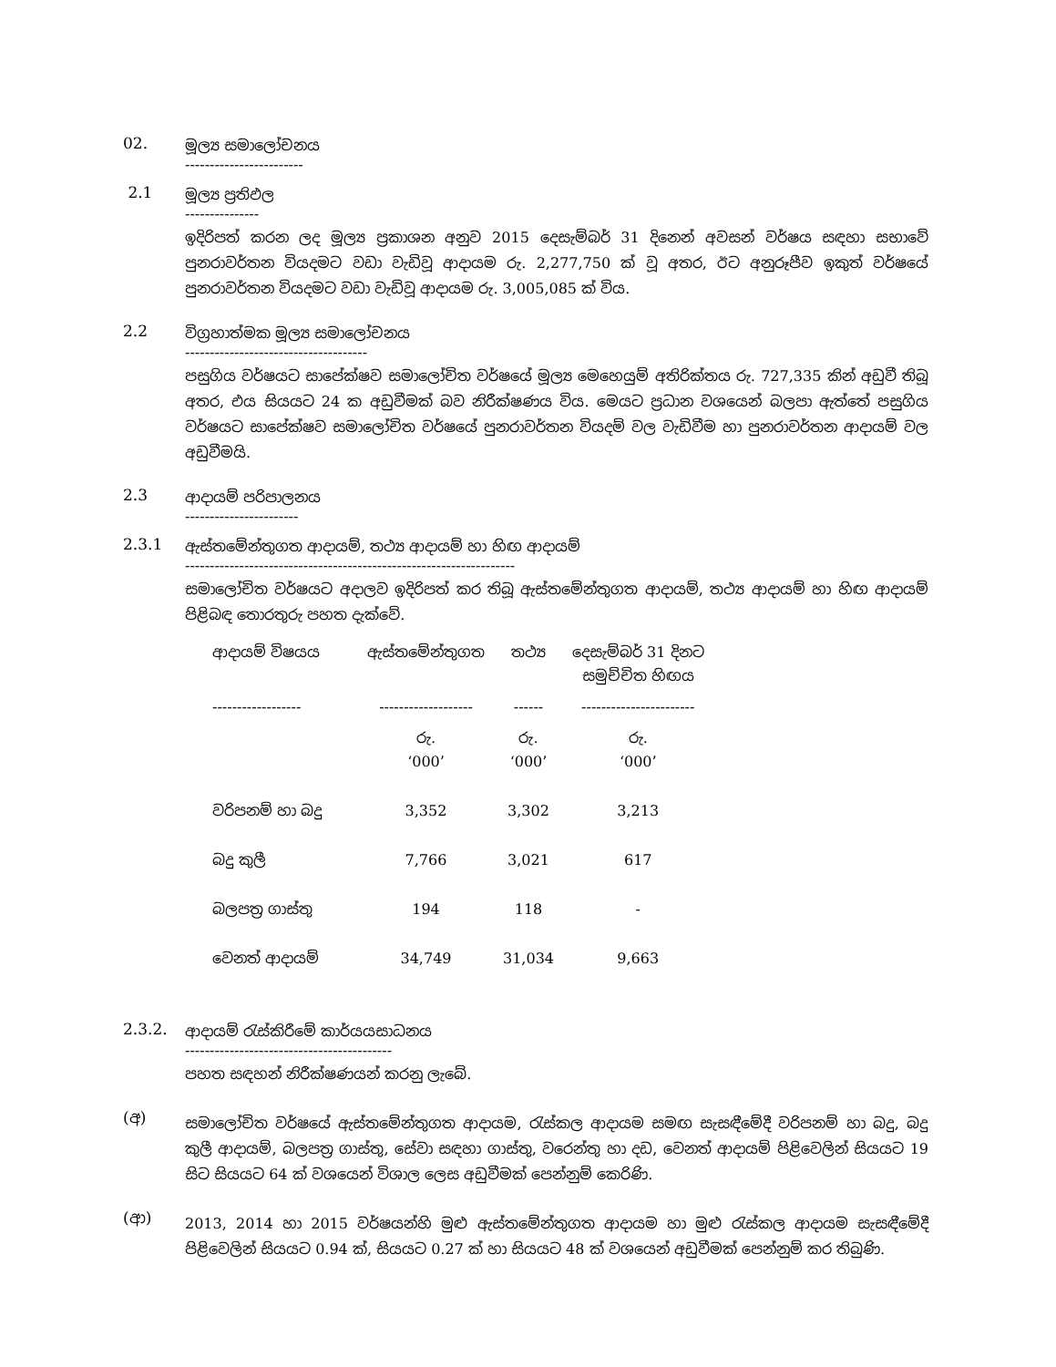02.
මූල්‍ය සමාලෝචනය
------------------------
2.1
මූල්‍ය ප්‍රතිඵල
---------------
ඉදිරිපත් කරන ලද මූල්‍ය ප්‍රකාශන අනුව 2015 දෙසැම්බර් 31 දිනෙන් අවසන් වර්ෂය සඳහා සභාවේ පුනරාවර්තන වියදමට වඩා වැඩිවූ ආදායම රු. 2,277,750 ක් වූ අතර, ඊට අනුරූපීව ඉකුත් වර්ෂයේ පුනරාවර්තන වියදමට වඩා වැඩිවූ ආදායම රු. 3,005,085 ක් විය.
2.2
විග්‍රහාත්මක මූල්‍ය සමාලෝචනය
-------------------------------------
පසුගිය වර්ෂයට සාපේක්ෂව සමාලෝචිත වර්ෂයේ මූල්‍ය මෙහෙයුම් අතිරික්තය රු. 727,335 කින් අඩුවී තිබූ අතර, එය සියයට 24 ක අඩුවීමක් බව නිරීක්ෂණය විය. මෙයට ප්‍රධාන වශයෙන් බලපා ඇත්තේ පසුගිය වර්ෂයට සාපේක්ෂව සමාලෝචිත වර්ෂයේ පුනරාවර්තන වියදම් වල වැඩිවීම හා පුනරාවර්තන ආදායම් වල අඩුවීමයි.
2.3
ආදායම් පරිපාලනය
-----------------------
2.3.1
ඇස්තමේන්තුගත ආදායම්, තථ්‍ය ආදායම් හා හිඟ ආදායම්
-------------------------------------------------------------------
සමාලෝචිත වර්ෂයට අදාලව ඉදිරිපත් කර තිබූ ඇස්තමේන්තුගත ආදායම්, තථ්‍ය ආදායම් හා හිඟ ආදායම් පිළිබඳ තොරතුරු පහත දැක්වේ.
| ආදායම් විෂයය | ඇස්තමේන්තුගත | තථ්‍ය | දෙසැම්බර් 31 දිනට සමුච්චිත හිඟය |
| --- | --- | --- | --- |
| ------------------ | ------------------- | ------ | ----------------------- |
| | රු. ‘000’ | රු. ‘000’ | රු. ‘000’ |
| වරිපනම් හා බදු | 3,352 | 3,302 | 3,213 |
| බදු කුලී | 7,766 | 3,021 | 617 |
| බලපත්‍ර ගාස්තු | 194 | 118 | - |
| වෙනත් ආදායම් | 34,749 | 31,034 | 9,663 |
2.3.2.
ආදායම් රැස්කිරීමේ කාර්යයසාධනය
------------------------------------------
පහත සඳහන් නිරීක්ෂණයන් කරනු ලැබේ.
(අ)
සමාලෝචිත වර්ෂයේ ඇස්තමේන්තුගත ආදායම, රැස්කල ආදායම සමඟ සැසඳීමේදී වරිපනම් හා බදු, බදු කුලී ආදායම්, බලපත්‍ර ගාස්තු, සේවා සඳහා ගාස්තු, වරෙන්තු හා දඩ, වෙනත් ආදායම් පිළිවෙලින් සියයට 19 සිට සියයට 64 ක් වශයෙන් විශාල ලෙස අඩුවීමක් පෙන්නුම් කෙරිණි.
(ආ)
2013, 2014 හා 2015 වර්ෂයන්හි මුළු ඇස්තමේන්තුගත ආදායම හා මුළු රැස්කල ආදායම සැසඳීමේදී පිළිවෙලින් සියයට 0.94 ක්, සියයට 0.27 ක් හා සියයට 48 ක් වශයෙන් අඩුවීමක් පෙන්නුම් කර තිබුණි.